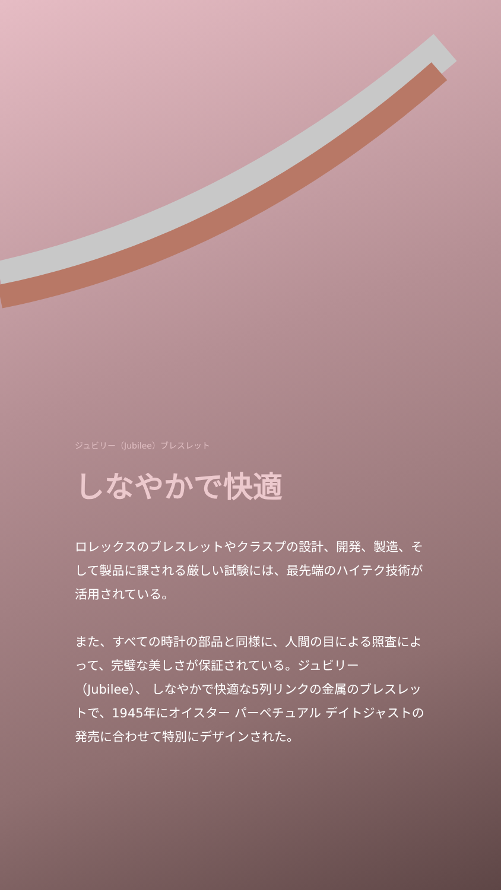ジュビリー（Jubilee）ブレスレット
しなやかで快適
ロレックスのブレスレットやクラスプの設計、開発、製造、そして製品に課される厳しい試験には、最先端のハイテク技術が活用されている。
また、すべての時計の部品と同様に、人間の目による照査によって、完璧な美しさが保証されている。ジュビリー（Jubilee）、 しなやかで快適な5列リンクの金属のブレスレットで、1945年にオイスター パーペチュアル デイトジャストの発売に合わせて特別にデザインされた。